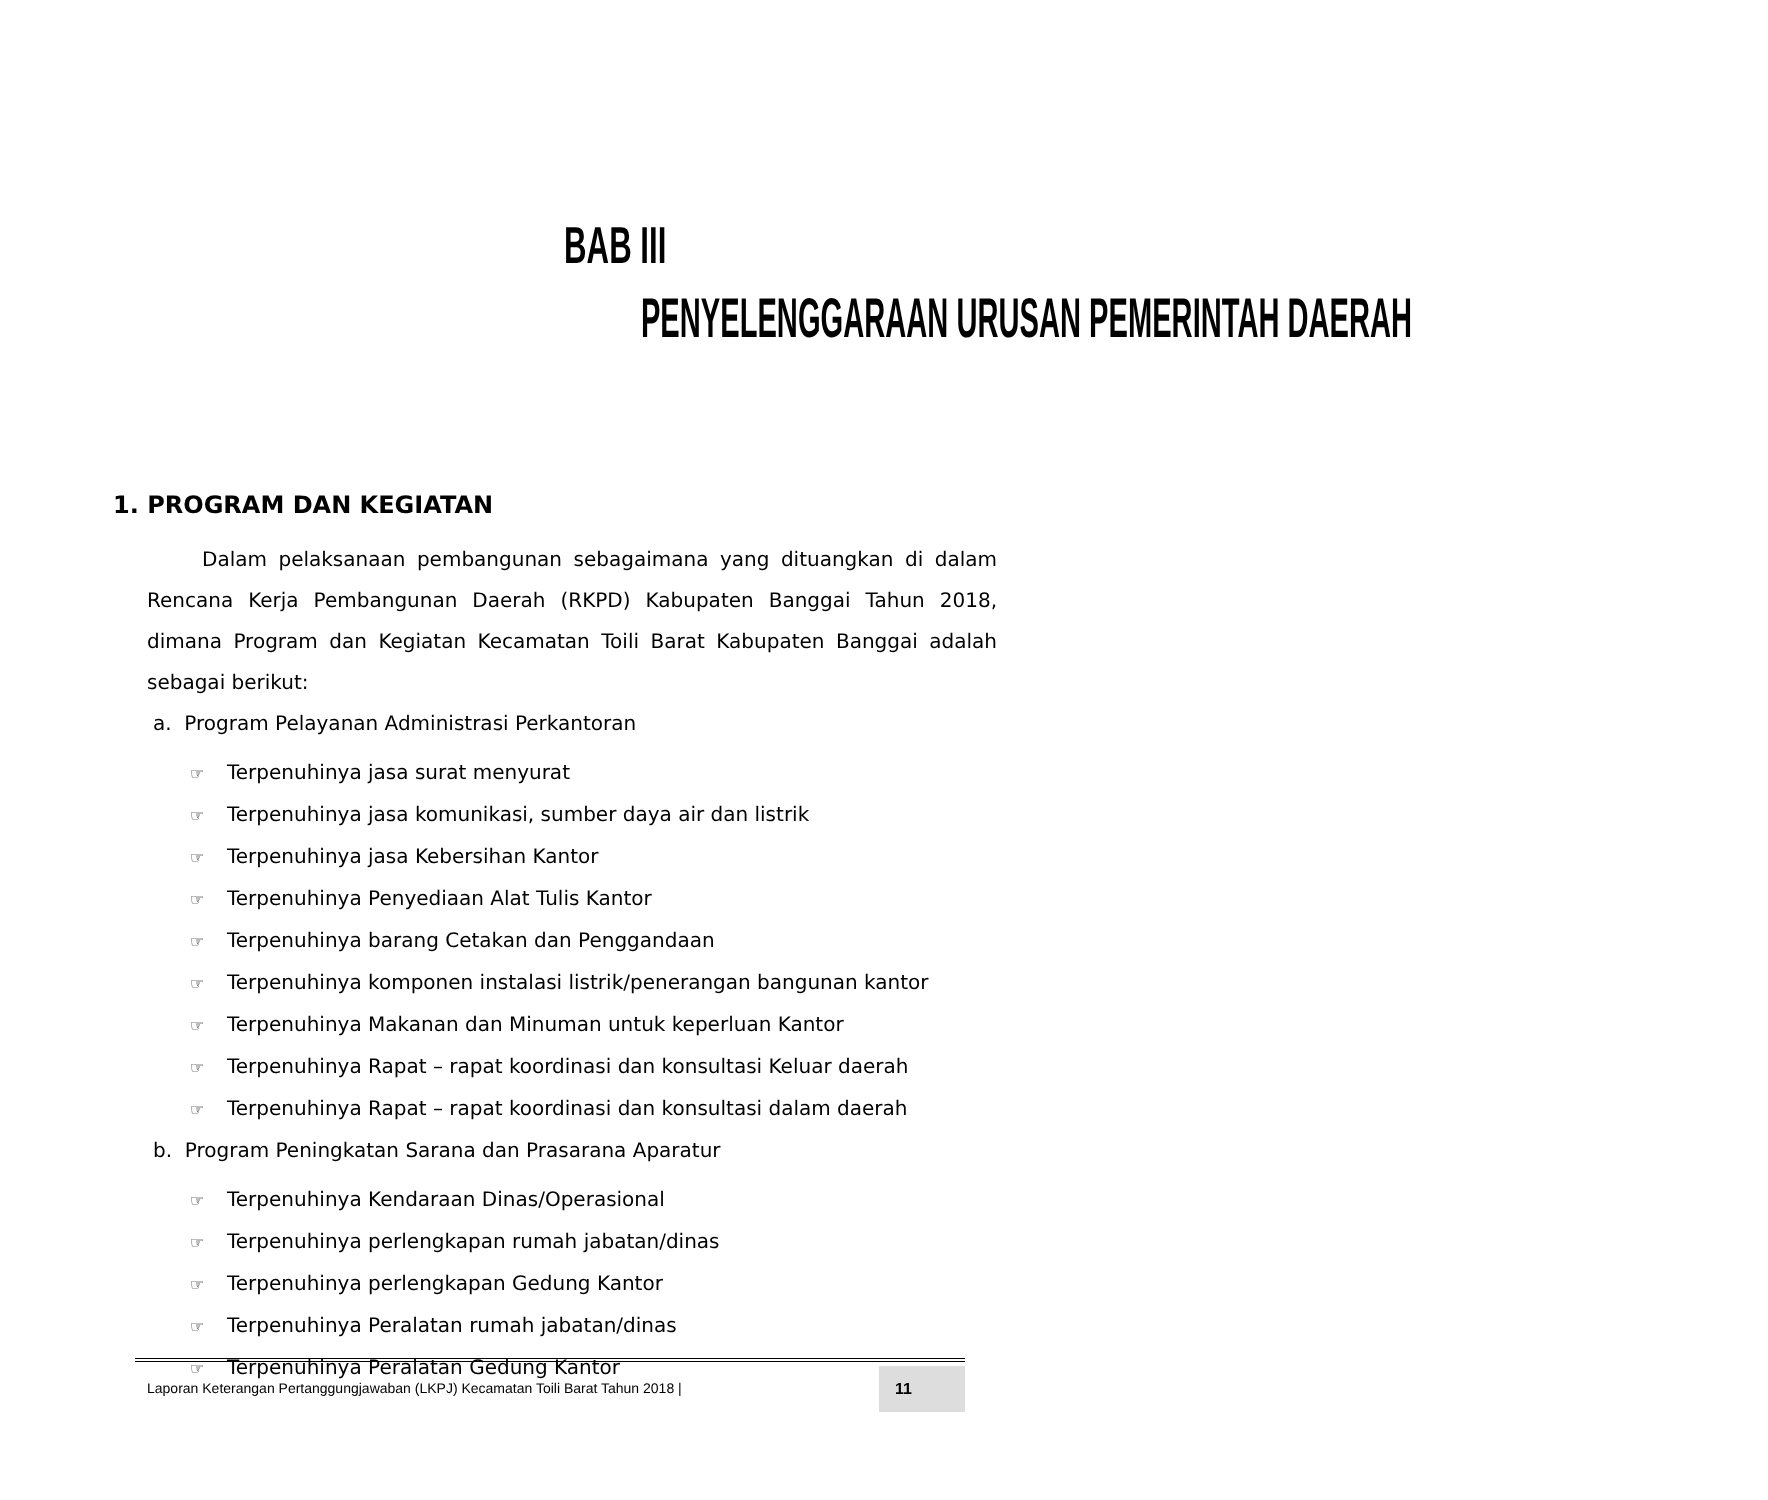BAB III
PENYELENGGARAAN URUSAN PEMERINTAH DAERAH
1. PROGRAM DAN KEGIATAN
Dalam pelaksanaan pembangunan sebagaimana yang dituangkan di dalam Rencana Kerja Pembangunan Daerah (RKPD) Kabupaten Banggai Tahun 2018, dimana Program dan Kegiatan Kecamatan Toili Barat Kabupaten Banggai adalah sebagai berikut:
a. Program Pelayanan Administrasi Perkantoran
☞ Terpenuhinya jasa surat menyurat
☞ Terpenuhinya jasa komunikasi, sumber daya air dan listrik
☞ Terpenuhinya jasa Kebersihan Kantor
☞ Terpenuhinya Penyediaan Alat Tulis Kantor
☞ Terpenuhinya barang Cetakan dan Penggandaan
☞ Terpenuhinya komponen instalasi listrik/penerangan bangunan kantor
☞ Terpenuhinya Makanan dan Minuman untuk keperluan Kantor
☞ Terpenuhinya Rapat – rapat koordinasi dan konsultasi Keluar daerah
☞ Terpenuhinya Rapat – rapat koordinasi dan konsultasi dalam daerah
b. Program Peningkatan Sarana dan Prasarana Aparatur
☞ Terpenuhinya Kendaraan Dinas/Operasional
☞ Terpenuhinya perlengkapan rumah jabatan/dinas
☞ Terpenuhinya perlengkapan Gedung Kantor
☞ Terpenuhinya Peralatan rumah jabatan/dinas
☞ Terpenuhinya Peralatan Gedung Kantor
Laporan Keterangan Pertanggungjawaban (LKPJ) Kecamatan Toili Barat Tahun 2018 |
11